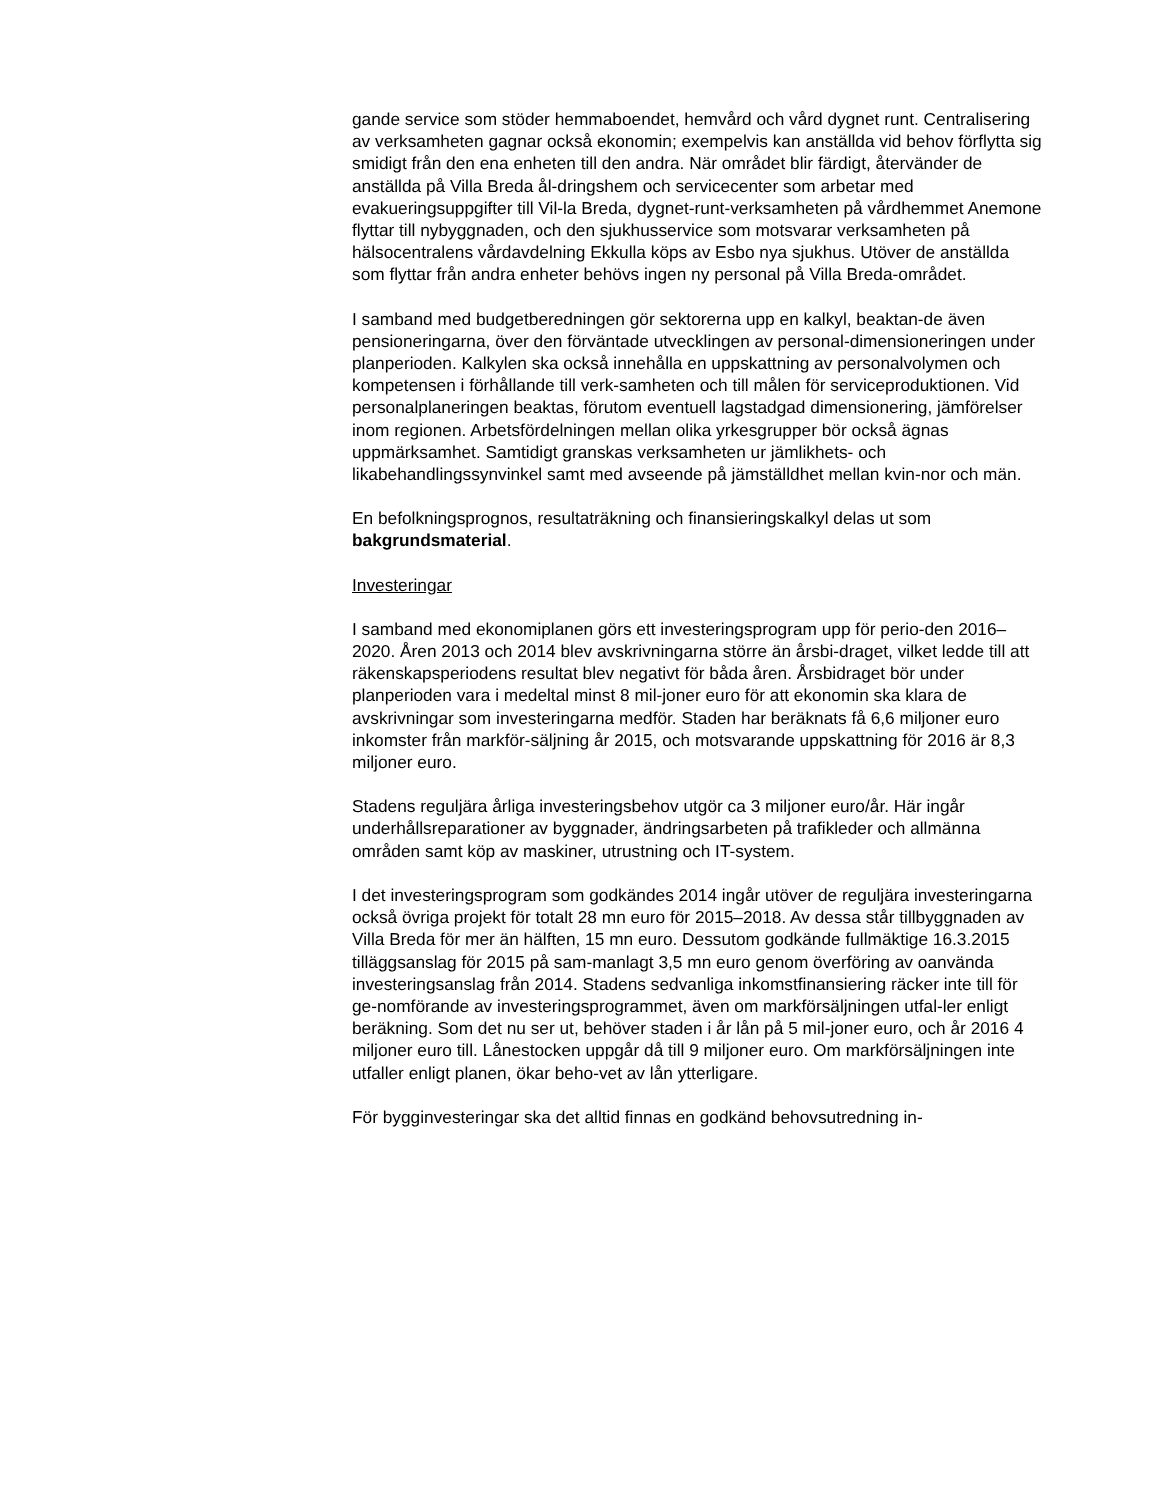gande service som stöder hemmaboendet, hemvård och vård dygnet runt. Centralisering av verksamheten gagnar också ekonomin; exempelvis kan anställda vid behov förflytta sig smidigt från den ena enheten till den andra. När området blir färdigt, återvänder de anställda på Villa Breda ål-dringshem och servicecenter som arbetar med evakueringsuppgifter till Vil-la Breda, dygnet-runt-verksamheten på vårdhemmet Anemone flyttar till nybyggnaden, och den sjukhusservice som motsvarar verksamheten på hälsocentralens vårdavdelning Ekkulla köps av Esbo nya sjukhus. Utöver de anställda som flyttar från andra enheter behövs ingen ny personal på Villa Breda-området.
I samband med budgetberedningen gör sektorerna upp en kalkyl, beaktan-de även pensioneringarna, över den förväntade utvecklingen av personal-dimensioneringen under planperioden. Kalkylen ska också innehålla en uppskattning av personalvolymen och kompetensen i förhållande till verk-samheten och till målen för serviceproduktionen. Vid personalplaneringen beaktas, förutom eventuell lagstadgad dimensionering, jämförelser inom regionen. Arbetsfördelningen mellan olika yrkesgrupper bör också ägnas uppmärksamhet. Samtidigt granskas verksamheten ur jämlikhets- och likabehandlingssynvinkel samt med avseende på jämställdhet mellan kvin-nor och män.
En befolkningsprognos, resultaträkning och finansieringskalkyl delas ut som bakgrundsmaterial.
Investeringar
I samband med ekonomiplanen görs ett investeringsprogram upp för perio-den 2016–2020. Åren 2013 och 2014 blev avskrivningarna större än årsbi-draget, vilket ledde till att räkenskapsperiodens resultat blev negativt för båda åren. Årsbidraget bör under planperioden vara i medeltal minst 8 mil-joner euro för att ekonomin ska klara de avskrivningar som investeringarna medför. Staden har beräknats få 6,6 miljoner euro inkomster från markför-säljning år 2015, och motsvarande uppskattning för 2016 är 8,3 miljoner euro.
Stadens reguljära årliga investeringsbehov utgör ca 3 miljoner euro/år. Här ingår underhållsreparationer av byggnader, ändringsarbeten på trafikleder och allmänna områden samt köp av maskiner, utrustning och IT-system.
I det investeringsprogram som godkändes 2014 ingår utöver de reguljära investeringarna också övriga projekt för totalt 28 mn euro för 2015–2018. Av dessa står tillbyggnaden av Villa Breda för mer än hälften, 15 mn euro. Dessutom godkände fullmäktige 16.3.2015 tilläggsanslag för 2015 på sam-manlagt 3,5 mn euro genom överföring av oanvända investeringsanslag från 2014. Stadens sedvanliga inkomstfinansiering räcker inte till för ge-nomförande av investeringsprogrammet, även om markförsäljningen utfal-ler enligt beräkning. Som det nu ser ut, behöver staden i år lån på 5 mil-joner euro, och år 2016 4 miljoner euro till. Lånestocken uppgår då till 9 miljoner euro. Om markförsäljningen inte utfaller enligt planen, ökar beho-vet av lån ytterligare.
För bygginvesteringar ska det alltid finnas en godkänd behovsutredning in-